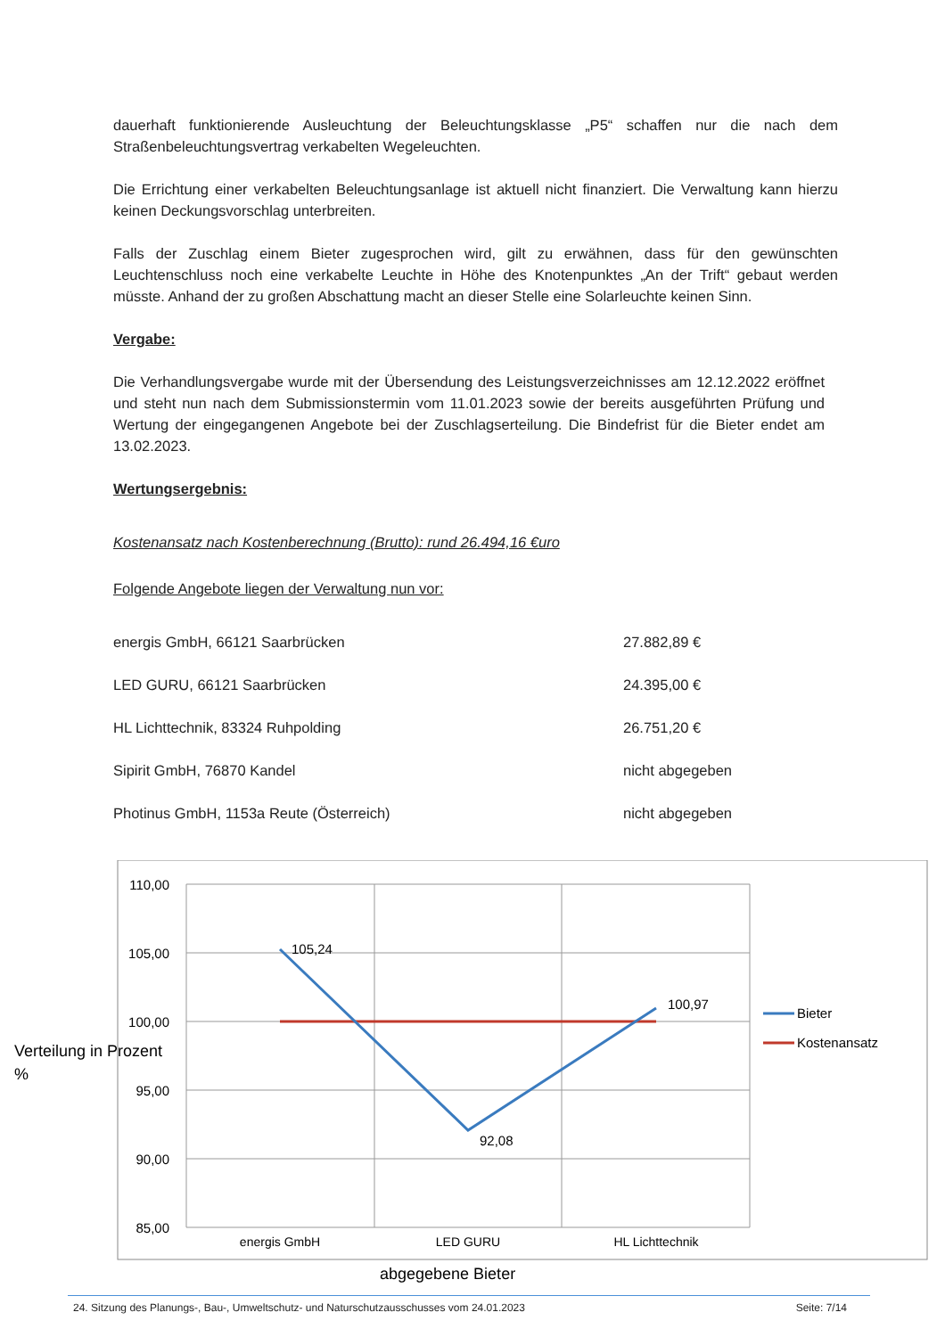dauerhaft funktionierende Ausleuchtung der Beleuchtungsklasse „P5“ schaffen nur die nach dem Straßenbeleuchtungsvertrag verkabelten Wegeleuchten.
Die Errichtung einer verkabelten Beleuchtungsanlage ist aktuell nicht finanziert. Die Verwaltung kann hierzu keinen Deckungsvorschlag unterbreiten.
Falls der Zuschlag einem Bieter zugesprochen wird, gilt zu erwähnen, dass für den gewünschten Leuchtenschluss noch eine verkabelte Leuchte in Höhe des Knotenpunktes „An der Trift“ gebaut werden müsste. Anhand der zu großen Abschattung macht an dieser Stelle eine Solarleuchte keinen Sinn.
Vergabe:
Die Verhandlungsvergabe wurde mit der Übersendung des Leistungsverzeichnisses am 12.12.2022 eröffnet und steht nun nach dem Submissionstermin vom 11.01.2023 sowie der bereits ausgeführten Prüfung und Wertung der eingegangenen Angebote bei der Zuschlagserteilung. Die Bindefrist für die Bieter endet am 13.02.2023.
Wertungsergebnis:
Kostenansatz nach Kostenberechnung (Brutto): rund 26.494,16 €uro
Folgende Angebote liegen der Verwaltung nun vor:
| energis GmbH, 66121 Saarbrücken | 27.882,89 € |
| LED GURU, 66121 Saarbrücken | 24.395,00 € |
| HL Lichttechnik, 83324 Ruhpolding | 26.751,20 € |
| Sipirit GmbH, 76870 Kandel | nicht abgegeben |
| Photinus GmbH, 1153a Reute (Österreich) | nicht abgegeben |
110,00
105,00
100,00
95,00
90,00
85,00
105,24
92,08
100,97
energis GmbH
LED GURU
HL Lichttechnik
Bieter
Kostenansatz
Verteilung in Prozent
%
abgegebene Bieter
24. Sitzung des Planungs-, Bau-, Umweltschutz- und Naturschutzausschusses vom 24.01.2023 Seite: 7/14